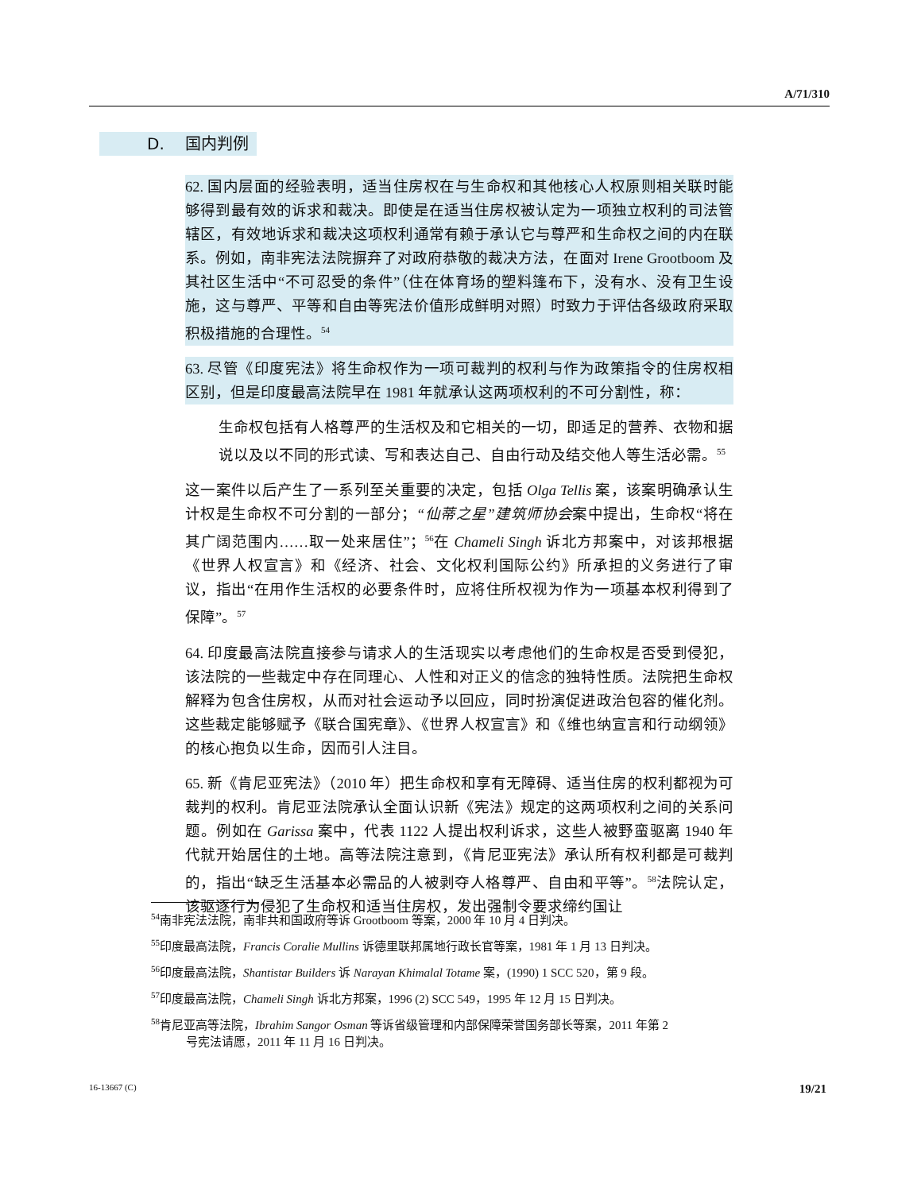A/71/310
D. 国内判例
62. 国内层面的经验表明，适当住房权在与生命权和其他核心人权原则相关联时能够得到最有效的诉求和裁决。即使是在适当住房权被认定为一项独立权利的司法管辖区，有效地诉求和裁决这项权利通常有赖于承认它与尊严和生命权之间的内在联系。例如，南非宪法法院摒弃了对政府恭敬的裁决方法，在面对 Irene Grootboom 及其社区生活中“不可忍受的条件”（住在体育场的塑料篷布下，没有水、没有卫生设施，这与尊严、平等和自由等宪法价值形成鲜明对照）时致力于评估各级政府采取积极措施的合理性。<sup>54</sup>
63. 尽管《印度宪法》将生命权作为一项可裁判的权利与作为政策指令的住房权相区别，但是印度最高法院早在 1981 年就承认这两项权利的不可分割性，称：
生命权包括有人格尊严的生活权及和它相关的一切，即适足的营养、衣物和据说以及以不同的形式读、写和表达自己、自由行动及结交他人等生活必需。<sup>55</sup>
这一案件以后产生了一系列至关重要的决定，包括 Olga Tellis 案，该案明确承认生计权是生命权不可分割的一部分；“仙蒂之星”建筑师协会案中提出，生命权“将在其广阔范围内……取一处来居住”；<sup>56</sup>在 Chameli Singh 诉北方邦案中，对该邦根据《世界人权宣言》和《经济、社会、文化权利国际公约》所承担的义务进行了审议，指出“在用作生活权的必要条件时，应将住所权视为作为一项基本权利得到了保障”。<sup>57</sup>
64. 印度最高法院直接参与请求人的生活现实以考虑他们的生命权是否受到侵犯，该法院的一些裁定中存在同理心、人性和对正义的信念的独特性质。法院把生命权解释为包含住房权，从而对社会运动予以回应，同时扮演促进政治包容的催化剂。这些裁定能够赋予《联合国宪章》、《世界人权宣言》和《维也纳宣言和行动纲领》的核心抱负以生命，因而引人注目。
65. 新《肯尼亚宪法》（2010 年）把生命权和享有无障碍、适当住房的权利都视为可裁判的权利。肯尼亚法院承认全面认识新《宪法》规定的这两项权利之间的关系问题。例如在 Garissa 案中，代表 1122 人提出权利诉求，这些人被野蛮驱离 1940 年代就开始居住的土地。高等法院注意到，《肯尼亚宪法》承认所有权利都是可裁判的，指出“缺乏生活基本必需品的人被剥夺人格尊严、自由和平等”。<sup>58</sup>法院认定，该驱逐行为侵犯了生命权和适当住房权，发出强制令要求缔约国让
<sup>54</sup> 南非宪法法院，南非共和国政府等诉 Grootboom 等案，2000 年 10 月 4 日判决。
<sup>55</sup> 印度最高法院，Francis Coralie Mullins 诉德里联邦属地行政长官等案，1981 年 1 月 13 日判决。
<sup>56</sup> 印度最高法院，Shantistar Builders 诉 Narayan Khimalal Totame 案，(1990) 1 SCC 520，第 9 段。
<sup>57</sup> 印度最高法院，Chameli Singh 诉北方邦案，1996 (2) SCC 549，1995 年 12 月 15 日判决。
<sup>58</sup> 肯尼亚高等法院，Ibrahim Sangor Osman 等诉省级管理和内部保障荣誉国务部长等案，2011 年第 2
号宪法请愿，2011 年 11 月 16 日判决。
16-13667 (C) 19/21